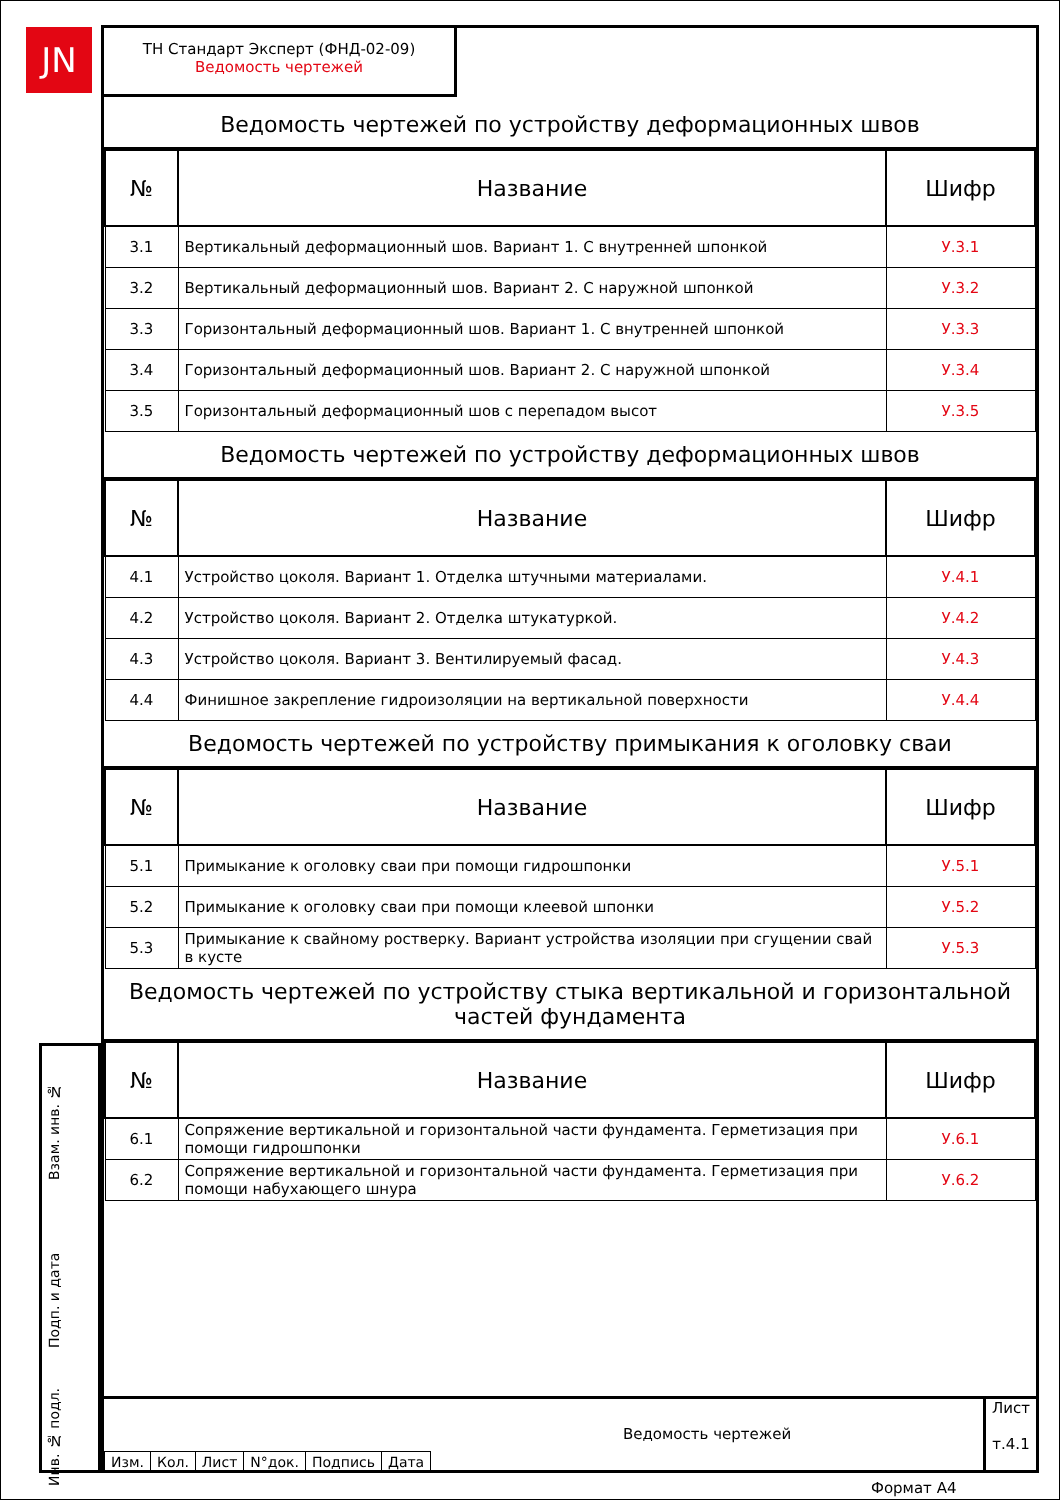JN
ТН Стандарт Эксперт (ФНД-02-09)
Ведомость чертежей
Ведомость чертежей по устройству деформационных швов
| № | Название | Шифр |
| --- | --- | --- |
| 3.1 | Вертикальный деформационный шов. Вариант 1. С внутренней шпонкой | У.3.1 |
| 3.2 | Вертикальный деформационный шов. Вариант 2. С наружной шпонкой | У.3.2 |
| 3.3 | Горизонтальный деформационный шов. Вариант 1. С внутренней шпонкой | У.3.3 |
| 3.4 | Горизонтальный деформационный шов. Вариант 2. С наружной шпонкой | У.3.4 |
| 3.5 | Горизонтальный деформационный шов с перепадом высот | У.3.5 |
Ведомость чертежей по устройству деформационных швов
| № | Название | Шифр |
| --- | --- | --- |
| 4.1 | Устройство цоколя. Вариант 1. Отделка штучными материалами. | У.4.1 |
| 4.2 | Устройство цоколя. Вариант 2. Отделка штукатуркой. | У.4.2 |
| 4.3 | Устройство цоколя. Вариант 3. Вентилируемый фасад. | У.4.3 |
| 4.4 | Финишное закрепление гидроизоляции на вертикальной поверхности | У.4.4 |
Ведомость чертежей по устройству примыкания к оголовку сваи
| № | Название | Шифр |
| --- | --- | --- |
| 5.1 | Примыкание к оголовку сваи при помощи гидрошпонки | У.5.1 |
| 5.2 | Примыкание к оголовку сваи при помощи клеевой шпонки | У.5.2 |
| 5.3 | Примыкание к свайному ростверку. Вариант устройства изоляции при сгущении свай в кусте | У.5.3 |
Ведомость чертежей по устройству стыка вертикальной и горизонтальной частей фундамента
| № | Название | Шифр |
| --- | --- | --- |
| 6.1 | Сопряжение вертикальной и горизонтальной части фундамента. Герметизация при помощи гидрошпонки | У.6.1 |
| 6.2 | Сопряжение вертикальной и горизонтальной части фундамента. Герметизация при помощи набухающего шнура | У.6.2 |
Взам. инв. №
Подп. и дата
Инв. № подл.
| Изм. | Кол. | Лист | N°док. | Подпись | Дата |
Ведомость чертежей
Лист
т.4.1
Формат А4